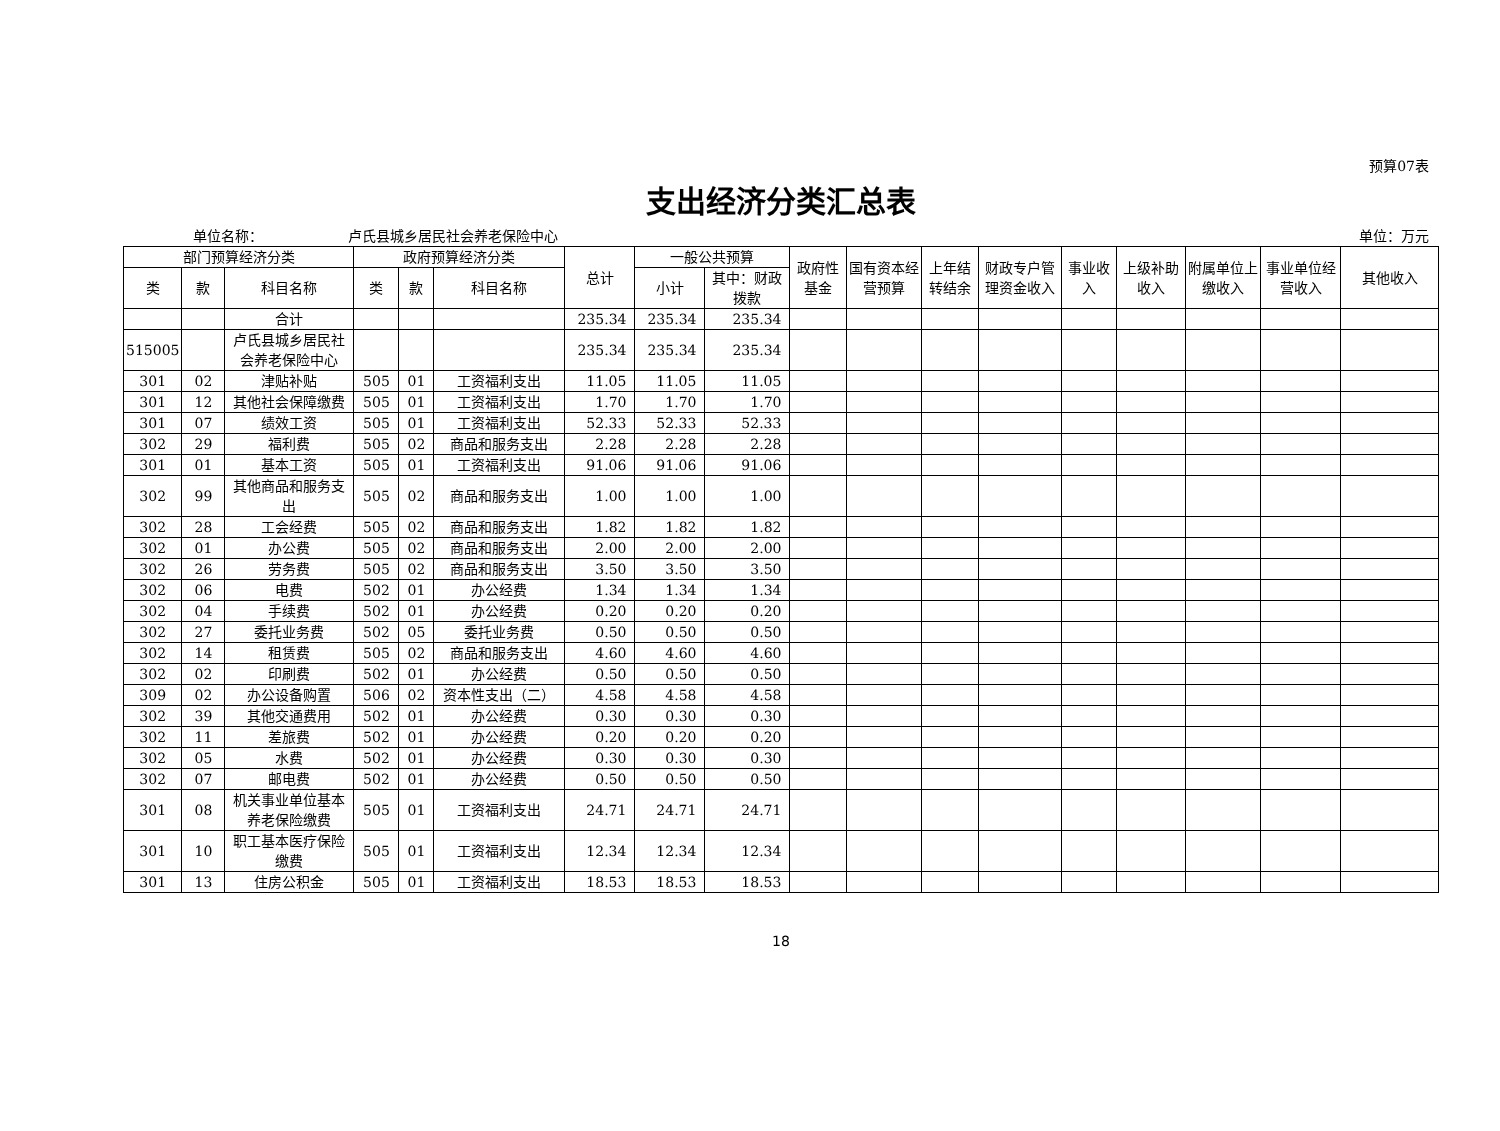预算07表
支出经济分类汇总表
单位名称： 卢氏县城乡居民社会养老保险中心 单位：万元
| 部门预算经济分类 | | | 政府预算经济分类 | | | 总计 | 一般公共预算 | | 政府性基金 | 国有资本经营预算 | 上年结转结余 | 财政专户管理资金收入 | 事业收入 | 上级补助收入 | 附属单位上缴收入 | 事业单位经营收入 | 其他收入 |
| --- | --- | --- | --- | --- | --- | --- | --- | --- | --- | --- | --- | --- | --- | --- | --- | --- | --- |
| 类 | 款 | 科目名称 | 类 | 款 | 科目名称 | | 小计 | 其中：财政拨款 | | | | | | | | | |
| | | 合计 | | | | 235.34 | 235.34 | 235.34 | | | | | | | | | |
| 515005 | | 卢氏县城乡居民社会养老保险中心 | | | | 235.34 | 235.34 | 235.34 | | | | | | | | | |
| 301 | 02 | 津贴补贴 | 505 | 01 | 工资福利支出 | 11.05 | 11.05 | 11.05 | | | | | | | | | |
| 301 | 12 | 其他社会保障缴费 | 505 | 01 | 工资福利支出 | 1.70 | 1.70 | 1.70 | | | | | | | | | |
| 301 | 07 | 绩效工资 | 505 | 01 | 工资福利支出 | 52.33 | 52.33 | 52.33 | | | | | | | | | |
| 302 | 29 | 福利费 | 505 | 02 | 商品和服务支出 | 2.28 | 2.28 | 2.28 | | | | | | | | | |
| 301 | 01 | 基本工资 | 505 | 01 | 工资福利支出 | 91.06 | 91.06 | 91.06 | | | | | | | | | |
| 302 | 99 | 其他商品和服务支出 | 505 | 02 | 商品和服务支出 | 1.00 | 1.00 | 1.00 | | | | | | | | | |
| 302 | 28 | 工会经费 | 505 | 02 | 商品和服务支出 | 1.82 | 1.82 | 1.82 | | | | | | | | | |
| 302 | 01 | 办公费 | 505 | 02 | 商品和服务支出 | 2.00 | 2.00 | 2.00 | | | | | | | | | |
| 302 | 26 | 劳务费 | 505 | 02 | 商品和服务支出 | 3.50 | 3.50 | 3.50 | | | | | | | | | |
| 302 | 06 | 电费 | 502 | 01 | 办公经费 | 1.34 | 1.34 | 1.34 | | | | | | | | | |
| 302 | 04 | 手续费 | 502 | 01 | 办公经费 | 0.20 | 0.20 | 0.20 | | | | | | | | | |
| 302 | 27 | 委托业务费 | 502 | 05 | 委托业务费 | 0.50 | 0.50 | 0.50 | | | | | | | | | |
| 302 | 14 | 租赁费 | 505 | 02 | 商品和服务支出 | 4.60 | 4.60 | 4.60 | | | | | | | | | |
| 302 | 02 | 印刷费 | 502 | 01 | 办公经费 | 0.50 | 0.50 | 0.50 | | | | | | | | | |
| 309 | 02 | 办公设备购置 | 506 | 02 | 资本性支出（二） | 4.58 | 4.58 | 4.58 | | | | | | | | | |
| 302 | 39 | 其他交通费用 | 502 | 01 | 办公经费 | 0.30 | 0.30 | 0.30 | | | | | | | | | |
| 302 | 11 | 差旅费 | 502 | 01 | 办公经费 | 0.20 | 0.20 | 0.20 | | | | | | | | | |
| 302 | 05 | 水费 | 502 | 01 | 办公经费 | 0.30 | 0.30 | 0.30 | | | | | | | | | |
| 302 | 07 | 邮电费 | 502 | 01 | 办公经费 | 0.50 | 0.50 | 0.50 | | | | | | | | | |
| 301 | 08 | 机关事业单位基本养老保险缴费 | 505 | 01 | 工资福利支出 | 24.71 | 24.71 | 24.71 | | | | | | | | | |
| 301 | 10 | 职工基本医疗保险缴费 | 505 | 01 | 工资福利支出 | 12.34 | 12.34 | 12.34 | | | | | | | | | |
| 301 | 13 | 住房公积金 | 505 | 01 | 工资福利支出 | 18.53 | 18.53 | 18.53 | | | | | | | | | |
18